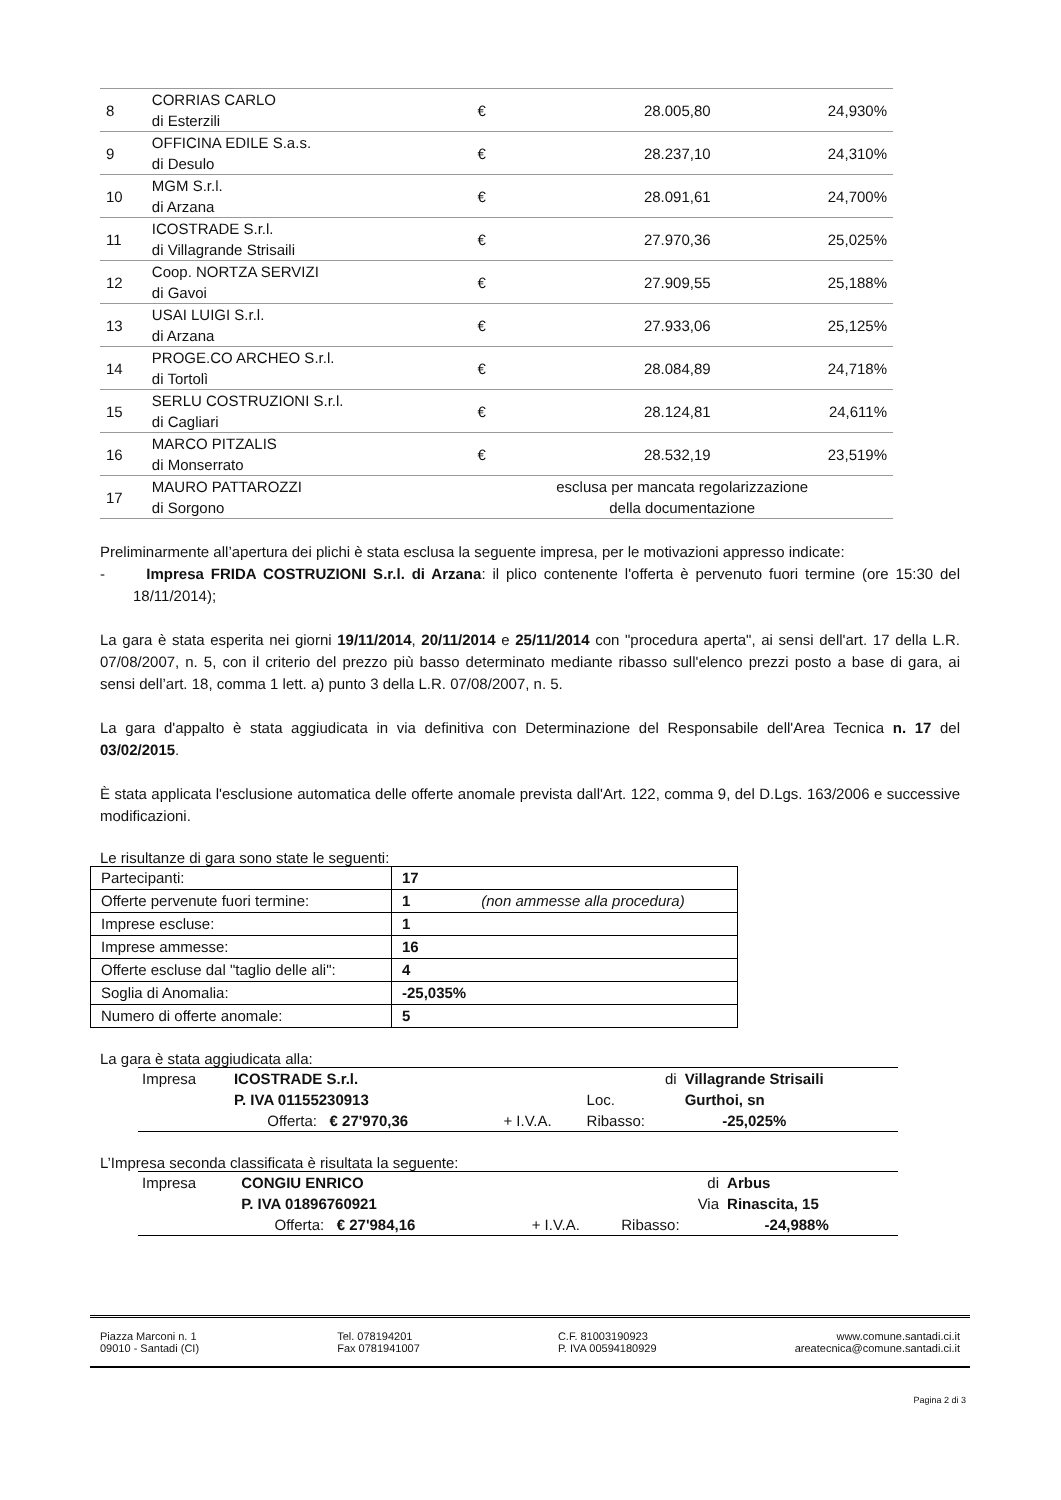| 8 | CORRIAS CARLO di Esterzili | € | 28.005,80 | 24,930% |
| 9 | OFFICINA EDILE S.a.s. di Desulo | € | 28.237,10 | 24,310% |
| 10 | MGM S.r.l. di Arzana | € | 28.091,61 | 24,700% |
| 11 | ICOSTRADE S.r.l. di Villagrande Strisaili | € | 27.970,36 | 25,025% |
| 12 | Coop. NORTZA SERVIZI di Gavoi | € | 27.909,55 | 25,188% |
| 13 | USAI LUIGI S.r.l. di Arzana | € | 27.933,06 | 25,125% |
| 14 | PROGE.CO ARCHEO S.r.l. di Tortolì | € | 28.084,89 | 24,718% |
| 15 | SERLU COSTRUZIONI S.r.l. di Cagliari | € | 28.124,81 | 24,611% |
| 16 | MARCO PITZALIS di Monserrato | € | 28.532,19 | 23,519% |
| 17 | MAURO PATTAROZZI di Sorgono | esclusa per mancata regolarizzazione della documentazione | | |
Preliminarmente all’apertura dei plichi è stata esclusa la seguente impresa, per le motivazioni appresso indicate:
- Impresa FRIDA COSTRUZIONI S.r.l. di Arzana: il plico contenente l'offerta è pervenuto fuori termine (ore 15:30 del 18/11/2014);
La gara è stata esperita nei giorni 19/11/2014, 20/11/2014 e 25/11/2014 con "procedura aperta", ai sensi dell'art. 17 della L.R. 07/08/2007, n. 5, con il criterio del prezzo più basso determinato mediante ribasso sull'elenco prezzi posto a base di gara, ai sensi dell’art. 18, comma 1 lett. a) punto 3 della L.R. 07/08/2007, n. 5.
La gara d'appalto è stata aggiudicata in via definitiva con Determinazione del Responsabile dell'Area Tecnica n. 17 del 03/02/2015.
È stata applicata l'esclusione automatica delle offerte anomale prevista dall'Art. 122, comma 9, del D.Lgs. 163/2006 e successive modificazioni.
Le risultanze di gara sono state le seguenti:
| Partecipanti: | 17 |
| Offerte pervenute fuori termine: | 1 (non ammesse alla procedura) |
| Imprese escluse: | 1 |
| Imprese ammesse: | 16 |
| Offerte escluse dal "taglio delle ali": | 4 |
| Soglia di Anomalia: | -25,035% |
| Numero di offerte anomale: | 5 |
La gara è stata aggiudicata alla:
| Impresa | ICOSTRADE S.r.l. | | di | Villagrande Strisaili |
| | P. IVA 01155230913 | | Loc. | Gurthoi, sn |
| | Offerta: € 27'970,36 | + I.V.A. | Ribasso: | -25,025% |
L’Impresa seconda classificata è risultata la seguente:
| Impresa | CONGIU ENRICO | | di | Arbus |
| | P. IVA 01896760921 | | Via | Rinascita, 15 |
| | Offerta: € 27'984,16 | + I.V.A. | Ribasso: | -24,988% |
Piazza Marconi n. 1
09010 - Santadi (CI)
Tel. 078194201
Fax 0781941007
C.F. 81003190923
P. IVA 00594180929
www.comune.santadi.ci.it
areatecnica@comune.santadi.ci.it
Pagina 2 di 3